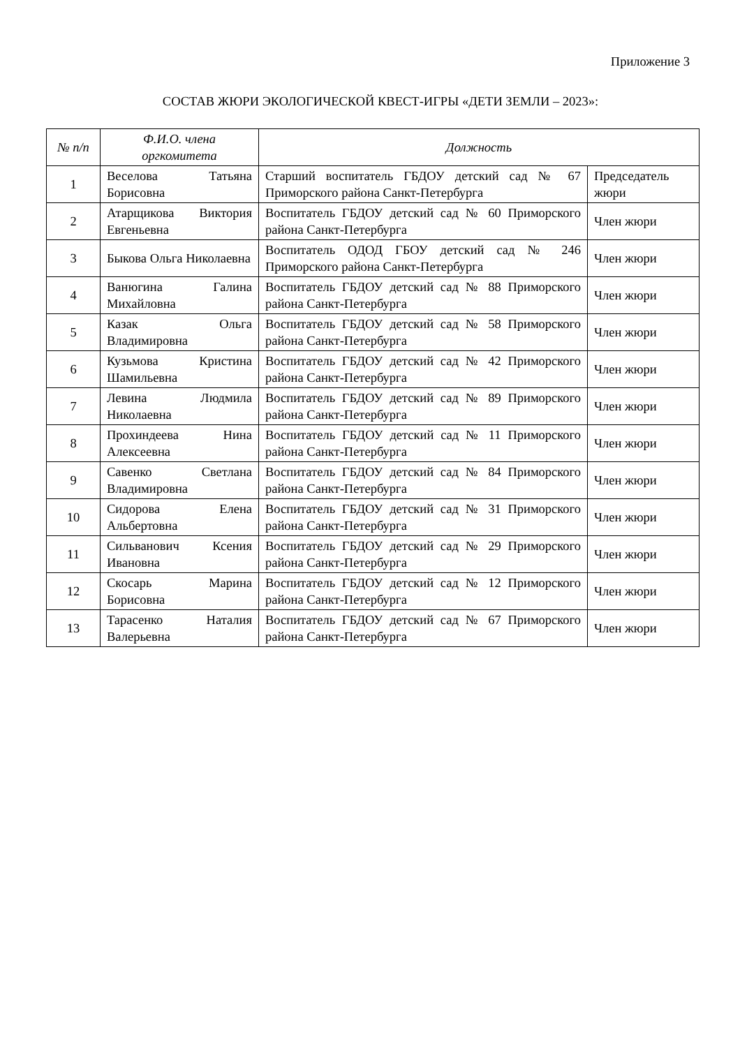Приложение 3
СОСТАВ ЖЮРИ ЭКОЛОГИЧЕСКОЙ КВЕСТ-ИГРЫ «ДЕТИ ЗЕМЛИ – 2023»:
| № п/п | Ф.И.О. члена оргкомитета | Должность | |
| --- | --- | --- | --- |
| 1 | Веселова Татьяна Борисовна | Старший воспитатель ГБДОУ детский сад № 67 Приморского района Санкт-Петербурга | Председатель жюри |
| 2 | Атарщикова Виктория Евгеньевна | Воспитатель ГБДОУ детский сад № 60 Приморского района Санкт-Петербурга | Член жюри |
| 3 | Быкова Ольга Николаевна | Воспитатель ОДОД ГБОУ детский сад № 246 Приморского района Санкт-Петербурга | Член жюри |
| 4 | Ванюгина Галина Михайловна | Воспитатель ГБДОУ детский сад № 88 Приморского района Санкт-Петербурга | Член жюри |
| 5 | Казак Ольга Владимировна | Воспитатель ГБДОУ детский сад № 58 Приморского района Санкт-Петербурга | Член жюри |
| 6 | Кузьмова Кристина Шамильевна | Воспитатель ГБДОУ детский сад № 42 Приморского района Санкт-Петербурга | Член жюри |
| 7 | Левина Людмила Николаевна | Воспитатель ГБДОУ детский сад № 89 Приморского района Санкт-Петербурга | Член жюри |
| 8 | Прохиндеева Нина Алексеевна | Воспитатель ГБДОУ детский сад № 11 Приморского района Санкт-Петербурга | Член жюри |
| 9 | Савенко Светлана Владимировна | Воспитатель ГБДОУ детский сад № 84 Приморского района Санкт-Петербурга | Член жюри |
| 10 | Сидорова Елена Альбертовна | Воспитатель ГБДОУ детский сад № 31 Приморского района Санкт-Петербурга | Член жюри |
| 11 | Сильванович Ксения Ивановна | Воспитатель ГБДОУ детский сад № 29 Приморского района Санкт-Петербурга | Член жюри |
| 12 | Скосарь Марина Борисовна | Воспитатель ГБДОУ детский сад № 12 Приморского района Санкт-Петербурга | Член жюри |
| 13 | Тарасенко Наталия Валерьевна | Воспитатель ГБДОУ детский сад № 67 Приморского района Санкт-Петербурга | Член жюри |